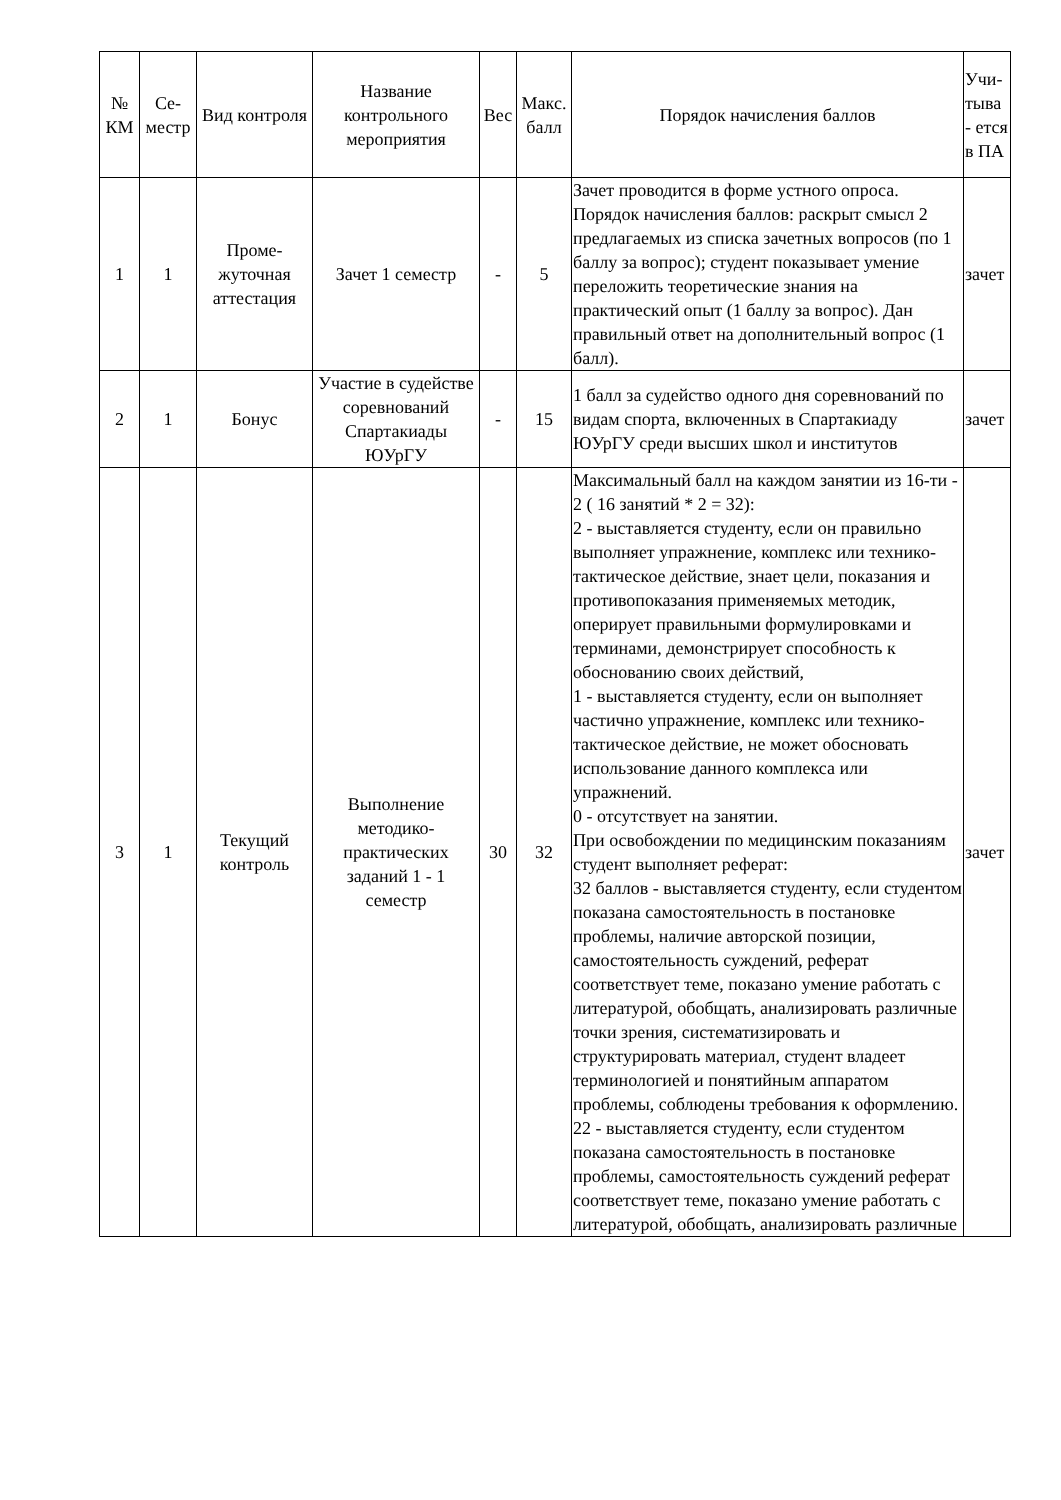| № КМ | Се-местр | Вид контроля | Название контрольного мероприятия | Вес | Макс. балл | Порядок начисления баллов | Учи-тыва - ется в ПА |
| --- | --- | --- | --- | --- | --- | --- | --- |
| 1 | 1 | Проме-жуточная аттестация | Зачет 1 семестр | - | 5 | Зачет проводится в форме устного опроса. Порядок начисления баллов: раскрыт смысл 2 предлагаемых из списка зачетных вопросов (по 1 баллу за вопрос); студент показывает умение переложить теоретические знания на практический опыт (1 баллу за вопрос). Дан правильный ответ на дополнительный вопрос (1 балл). | зачет |
| 2 | 1 | Бонус | Участие в судействе соревнований Спартакиады ЮУрГУ | - | 15 | 1 балл за судейство одного дня соревнований по видам спорта, включенных в Спартакиаду ЮУрГУ среди высших школ и институтов | зачет |
| 3 | 1 | Текущий контроль | Выполнение методико-практических заданий 1 - 1 семестр | 30 | 32 | Максимальный балл на каждом занятии из 16-ти - 2 ( 16 занятий * 2 = 32): 2 - выставляется студенту, если он правильно выполняет упражнение, комплекс или технико-тактическое действие, знает цели, показания и противопоказания применяемых методик, оперирует правильными формулировками и терминами, демонстрирует способность к обоснованию своих действий, 1 - выставляется студенту, если он выполняет частично упражнение, комплекс или технико-тактическое действие, не может обосновать использование данного комплекса или упражнений. 0 - отсутствует на занятии. При освобождении по медицинским показаниям студент выполняет реферат: 32 баллов - выставляется студенту, если студентом показана самостоятельность в постановке проблемы, наличие авторской позиции, самостоятельность суждений, реферат соответствует теме, показано умение работать с литературой, обобщать, анализировать различные точки зрения, систематизировать и структурировать материал, студент владеет терминологией и понятийным аппаратом проблемы, соблюдены требования к оформлению. 22 - выставляется студенту, если студентом показана самостоятельность в постановке проблемы, самостоятельность суждений реферат соответствует теме, показано умение работать с литературой, обобщать, анализировать различные | зачет |